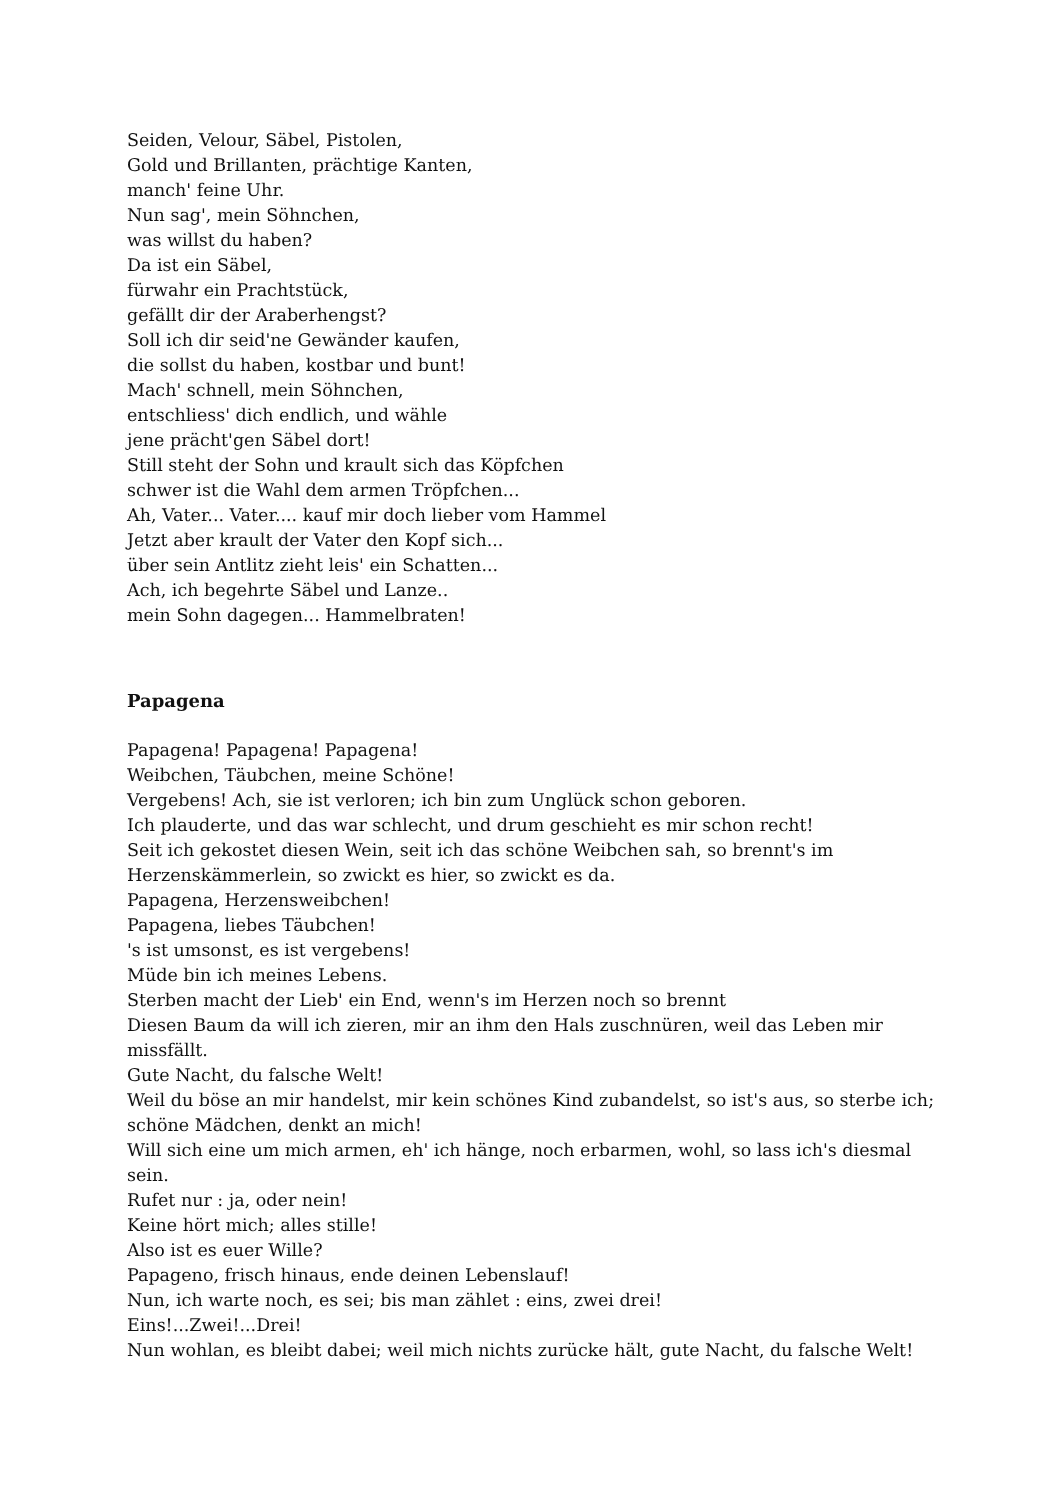Seiden, Velour, Säbel, Pistolen,
Gold und Brillanten, prächtige Kanten,
manch' feine Uhr.
Nun sag', mein Söhnchen,
was willst du haben?
Da ist ein Säbel,
fürwahr ein Prachtstück,
gefällt dir der Araberhengst?
Soll ich dir seid'ne Gewänder kaufen,
die sollst du haben, kostbar und bunt!
Mach' schnell, mein Söhnchen,
entschliess' dich endlich, und wähle
jene prächt'gen Säbel dort!
Still steht der Sohn und krault sich das Köpfchen
schwer ist die Wahl dem armen Tröpfchen...
Ah, Vater... Vater.... kauf mir doch lieber vom Hammel
Jetzt aber krault der Vater den Kopf sich...
über sein Antlitz zieht leis' ein Schatten...
Ach, ich begehrte Säbel und Lanze..
mein Sohn dagegen... Hammelbraten!
Papagena
Papagena! Papagena! Papagena!
Weibchen, Täubchen, meine Schöne!
Vergebens! Ach, sie ist verloren; ich bin zum Unglück schon geboren.
Ich plauderte, und das war schlecht, und drum geschieht es mir schon recht!
Seit ich gekostet diesen Wein, seit ich das schöne Weibchen sah, so brennt's im Herzenskämmerlein, so zwickt es hier, so zwickt es da.
Papagena, Herzensweibchen!
Papagena, liebes Täubchen!
's ist umsonst, es ist vergebens!
Müde bin ich meines Lebens.
Sterben macht der Lieb' ein End, wenn's im Herzen noch so brennt
Diesen Baum da will ich zieren, mir an ihm den Hals zuschnüren, weil das Leben mir missfällt.
Gute Nacht, du falsche Welt!
Weil du böse an mir handelst, mir kein schönes Kind zubandelst, so ist's aus, so sterbe ich; schöne Mädchen, denkt an mich!
Will sich eine um mich armen, eh' ich hänge, noch erbarmen, wohl, so lass ich's diesmal sein.
Rufet nur : ja, oder nein!
Keine hört mich; alles stille!
Also ist es euer Wille?
Papageno, frisch hinaus, ende deinen Lebenslauf!
Nun, ich warte noch, es sei; bis man zählet : eins, zwei drei!
Eins!...Zwei!...Drei!
Nun wohlan, es bleibt dabei; weil mich nichts zurücke hält, gute Nacht, du falsche Welt!